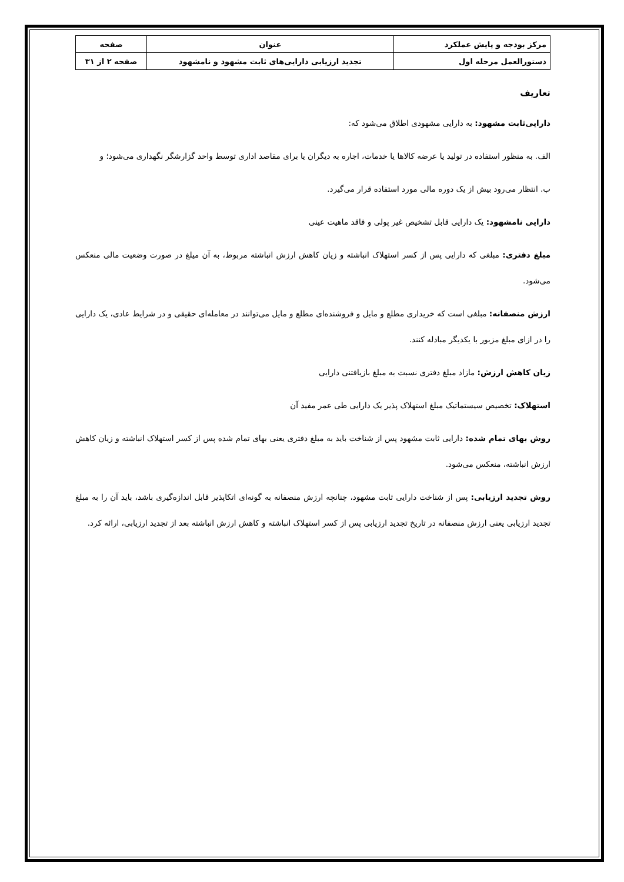| مرکز بودجه و پایش عملکرد | عنوان | صفحه |
| دستورالعمل مرحله اول | تجدید ارزیابی دارایی‌های ثابت مشهود و نامشهود | صفحه ۲ از ۳۱ |
تعاریف
دارایی‌ثابت مشهود: به دارایی مشهودی اطلاق می‌شود که:
الف. به منظور استفاده در تولید یا عرضه کالاها یا خدمات، اجاره به دیگران یا برای مقاصد اداری توسط واحد گزارشگر نگهداری می‌شود؛ و
ب. انتظار می‌رود بیش از یک دوره مالی مورد استفاده قرار می‌گیرد.
دارایی نامشهود: یک دارایی قابل تشخیص غیر پولی و فاقد ماهیت عینی
مبلغ دفتری: مبلغی که دارایی پس از کسر استهلاک انباشته و زیان کاهش ارزش انباشته مربوط، به آن میلغ در صورت وضعیت مالی منعکس می‌شود.
ارزش منصفانه: مبلغی است که خریداری مطلع و مایل و فروشنده‌ای مطلع و مایل می‌توانند در معامله‌ای حقیقی و در شرایط عادی، یک دارایی را در ازای مبلغ مزبور با یکدیگر مبادله کنند.
زیان کاهش ارزش: مازاد مبلغ دفتری نسبت به مبلغ بازیافتنی دارایی
استهلاک: تخصیص سیستماتیک مبلغ استهلاک پذیر یک دارایی طی عمر مفید آن
روش بهای تمام شده: دارایی ثابت مشهود پس از شناخت باید به مبلغ دفتری یعنی بهای تمام شده پس از کسر استهلاک انباشته و زیان کاهش ارزش انباشته، منعکس می‌شود.
روش تجدید ارزیابی: پس از شناخت دارایی ثابت مشهود، چنانچه ارزش منصفانه به گونه‌ای اتکاپذیر قابل اندازه‌گیری باشد، باید آن را به مبلغ تجدید ارزیابی یعنی ارزش منصفانه در تاریخ تجدید ارزیابی پس از کسر استهلاک انباشته و کاهش ارزش انباشته بعد از تجدید ارزیابی، ارائه کرد.